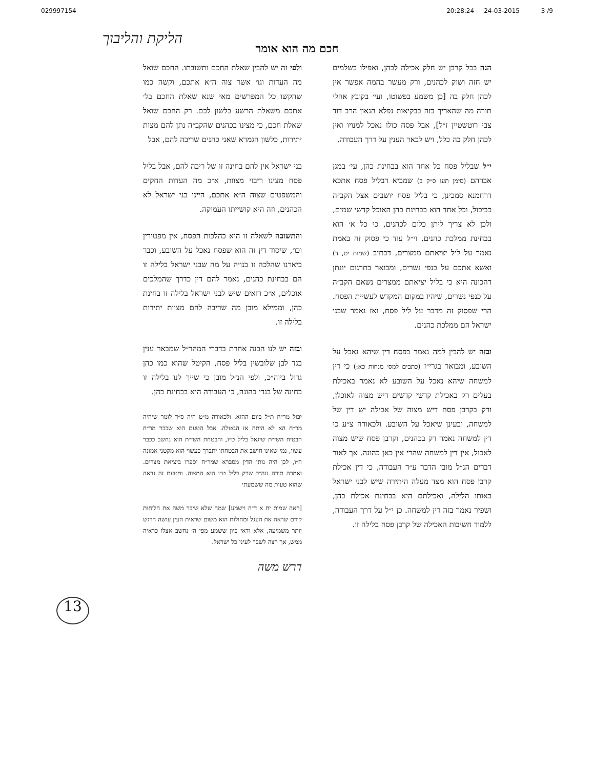029997154 20:28:24 24-03-2015 3 /9
הליקת והליבוך
חכם מה הוא אומר
הנה בכל קרבן יש חלק אכילה לכהן, ואפילו בשלמים יש חזה ושוק לכהנים, ורק מעשר בהמה אפשר אין לכהן חלק בה [כן משמע בפשוטו, ועי׳ בקובץ אהלי תורה מה שהאריך בזה בבקיאות נפלא הגאון הרב דוד צבי רוטשטיין ז״ל], אבל פסח כולו נאכל למנויו ואין לכהן חלק בה כלל, ויש לבאר הענין על דרך העבודה.
י״ל שבליל פסח כל אחד הוא בבחינת כהן, עי׳ במגן אברהם (סימן תעו ס״ק ב) שמביא דבליל פסח אתכא דרחמנא סמכינן, כי בליל פסח יושבים אצל הקב״ה כביכול, וכל אחד הוא בבחינת כהן האוכל קדשי שמים, ולכן לא צריך ליתן כלום לכהנים, כי כל א׳ הוא בבחינת ממלכת כהנים. וי״ל עוד כי פסוק זה באמת נאמר על ליל יציאתם ממצרים, דכתיב (שמות יט, ד) ואשא אתכם על כנפי נשרים, ומבואר בתרגום יונתן דהכונה היא כי בליל יציאתם ממצרים נשאם הקב״ה על כנפי נשרים, שיהיו במקום המקדש לעשיית הפסח. הרי שפסוק זה מדבר על ליל פסח, ואז נאמר שבני ישראל הם ממלכת כהנים.
ובזה יש להבין למה נאמר בפסח דין שיהא נאכל על השובע, ומבואר בגרי״ז (כתבים למס׳ מנחות כא:) כי דין למשחה שיהא נאכל על השובע לא נאמר באכילת בעלים רק באכילת קדשי קדשים דיש מצוה לאוכלן, ורק בקרבן פסח דיש מצוה של אכילה יש דין של למשחה, ובעינן שיאכל על השובע. ולכאורה צ״ע כי דין למשחה נאמר רק בכהנים, וקרבן פסח שיש מצוה לאכול, אין דין למשחה שהרי אין כאן כהונה. אך לאור דברים הנ״ל מובן הדבר ע״ד העבודה, כי דין אכילת קרבן פסח הוא מצד מעלה היתירה שיש לבני ישראל באותו הלילה, ואכילתם היא בבחינת אכילת כהן, ושפיר נאמר בזה דין למשחה. כן י״ל על דרך העבודה, ללמוד חשיבות האכילה של קרבן פסח בלילה זו.
ולפי זה יש להבין שאלת החכם ותשובתו. החכם שואל מה העדות וגו׳ אשר צוה ה״א אתכם, וקשה כמו שהקשו כל המפרשים מאי שנא שאלת החכם בל׳ אתכם משאלת הרשע בלשון לכם. רק החכם שואל שאלת חכם, כי מצינו בכהנים שהקב״ה נתן להם מצות יתירות, כלשון הגמרא שאני כהנים שריבה להם, אבל
בני ישראל אין להם בחינה זו של ריבה להם, אבל בליל פסח מצינו ריבוי מצוות, א״כ מה העדות החקים והמשפטים שצוה ה״א אתכם, היינו בני ישראל לא הכהנים, וזה היא קושייתו העמוקה.
והתשובה לשאלה זו היא כהלכות הפסח, אין מפטירין וכו׳, שיסוד דין זה הוא שפסח נאכל על השובע, וכבר ביארנו שהלכה זו בנויה על מה שבני ישראל בלילה זו הם בבחינת כהנים, נאמר להם דין כדרך שהמלכים אוכלים, א״כ רואים שיש לבני ישראל בלילה זו בחינת כהן, וממילא מובן מה שריבה להם מצוות יתירות בלילה זו.
ובזה יש לנו הבנה אחרת בדברי המהר״ל שמבאר ענין בגד לבן שלובשין בליל פסח, הקיטל שהוא כמו כהן גדול ביוה״כ, ולפי הנ״ל מובן כי שייך לנו בלילה זו בחינה של בגדי כהונה, כי העבודה היא בבחינת כהן.
יכול מר״ח ת״ל ביום ההוא. ולכאורה מ״ט היה ס״ד לומר שיהיה מר״ח הא לא היתה אז הגאולה. אבל הטעם הוא שכבר מר״ח הבטיח השי״ת שיגאל בליל ט״ו, והבטחת השי״ת הוא נחשב ככבר עשוי, נמי שאינו חושב את הבטחתו יתברך כעשוי הוא מקטני אמונה ה״ו, לכן היה נותן הדין מסברא שמר״ח יספרו ביציאת מצרים. ואמרה תורה גזה״כ שרק בליל ט״ו היא המצוה. ומטעם זה נראה שהוא טעות מה ששמעתי
[ראה שמות יח א ד״ה וישמע] שמה שלא שיבר משה את הלוחות קודם שראה את העגל ומחולות הוא משום שראית העין עושה הרגש יותר משמיעה, אלא ודאי כיון ששמע מפי ה׳ נחשב אצלו כראיה ממש, אך רצה לשבר לעיני כל ישראל.
דרש משה
13